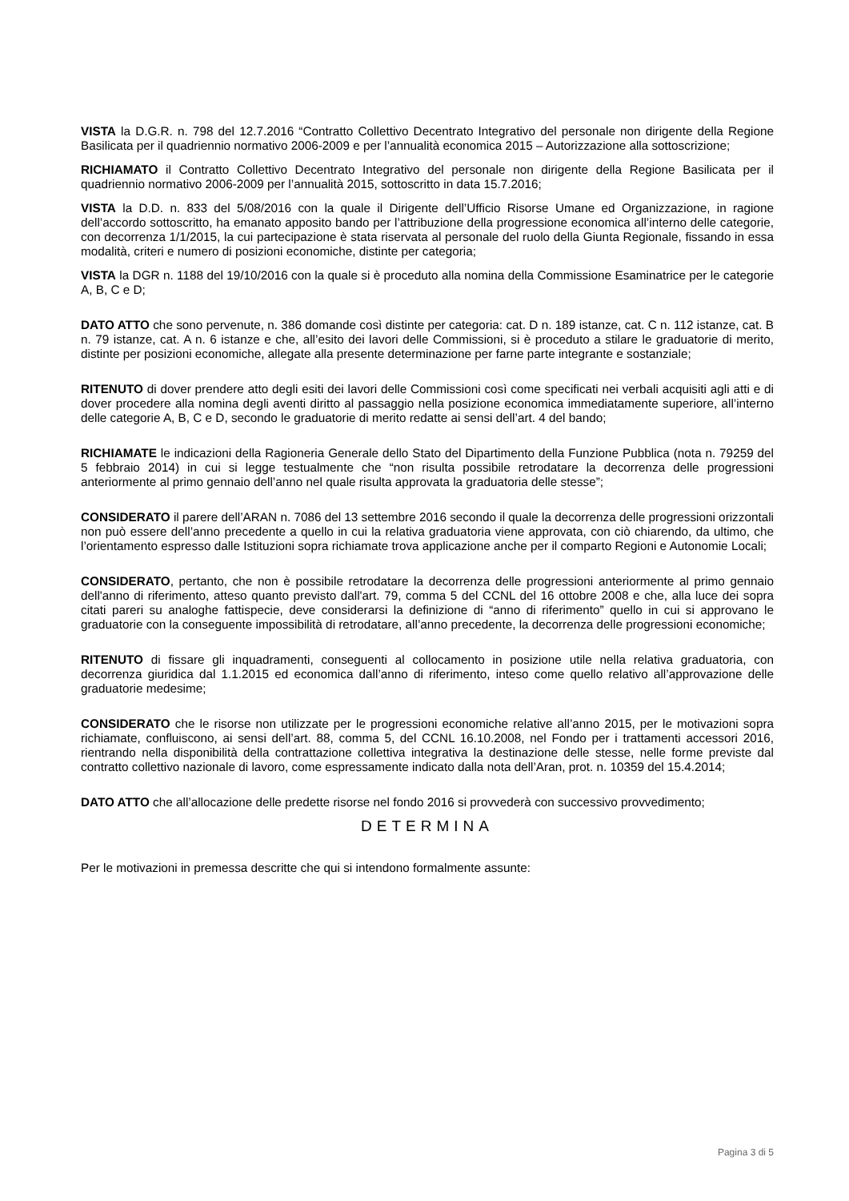VISTA la D.G.R. n. 798 del 12.7.2016 “Contratto Collettivo Decentrato Integrativo del personale non dirigente della Regione Basilicata per il quadriennio normativo 2006-2009 e per l’annualità economica 2015 – Autorizzazione alla sottoscrizione;
RICHIAMATO il Contratto Collettivo Decentrato Integrativo del personale non dirigente della Regione Basilicata per il quadriennio normativo 2006-2009 per l’annualità 2015, sottoscritto in data 15.7.2016;
VISTA la D.D. n. 833 del 5/08/2016 con la quale il Dirigente dell’Ufficio Risorse Umane ed Organizzazione, in ragione dell’accordo sottoscritto, ha emanato apposito bando per l’attribuzione della progressione economica all’interno delle categorie, con decorrenza 1/1/2015, la cui partecipazione è stata riservata al personale del ruolo della Giunta Regionale, fissando in essa modalità, criteri e numero di posizioni economiche, distinte per categoria;
VISTA la DGR n. 1188 del 19/10/2016 con la quale si è proceduto alla nomina della Commissione Esaminatrice per le categorie A, B, C e D;
DATO ATTO che sono pervenute, n. 386 domande così distinte per categoria: cat. D n. 189 istanze, cat. C n. 112 istanze, cat. B n. 79 istanze, cat. A n. 6 istanze e che, all’esito dei lavori delle Commissioni, si è proceduto a stilare le graduatorie di merito, distinte per posizioni economiche, allegate alla presente determinazione per farne parte integrante e sostanziale;
RITENUTO di dover prendere atto degli esiti dei lavori delle Commissioni così come specificati nei verbali acquisiti agli atti e di dover procedere alla nomina degli aventi diritto al passaggio nella posizione economica immediatamente superiore, all’interno delle categorie A, B, C e D, secondo le graduatorie di merito redatte ai sensi dell’art. 4 del bando;
RICHIAMATE le indicazioni della Ragioneria Generale dello Stato del Dipartimento della Funzione Pubblica (nota n. 79259 del 5 febbraio 2014) in cui si legge testualmente che “non risulta possibile retrodatare la decorrenza delle progressioni anteriormente al primo gennaio dell’anno nel quale risulta approvata la graduatoria delle stesse”;
CONSIDERATO il parere dell’ARAN n. 7086 del 13 settembre 2016 secondo il quale la decorrenza delle progressioni orizzontali non può essere dell’anno precedente a quello in cui la relativa graduatoria viene approvata, con ciò chiarendo, da ultimo, che l’orientamento espresso dalle Istituzioni sopra richiamate trova applicazione anche per il comparto Regioni e Autonomie Locali;
CONSIDERATO, pertanto, che non è possibile retrodatare la decorrenza delle progressioni anteriormente al primo gennaio dell'anno di riferimento, atteso quanto previsto dall'art. 79, comma 5 del CCNL del 16 ottobre 2008 e che, alla luce dei sopra citati pareri su analoghe fattispecie, deve considerarsi la definizione di “anno di riferimento” quello in cui si approvano le graduatorie con la conseguente impossibilità di retrodatare, all’anno precedente, la decorrenza delle progressioni economiche;
RITENUTO di fissare gli inquadramenti, conseguenti al collocamento in posizione utile nella relativa graduatoria, con decorrenza giuridica dal 1.1.2015 ed economica dall’anno di riferimento, inteso come quello relativo all’approvazione delle graduatorie medesime;
CONSIDERATO che le risorse non utilizzate per le progressioni economiche relative all’anno 2015, per le motivazioni sopra richiamate, confluiscono, ai sensi dell’art. 88, comma 5, del CCNL 16.10.2008, nel Fondo per i trattamenti accessori 2016, rientrando nella disponibilità della contrattazione collettiva integrativa la destinazione delle stesse, nelle forme previste dal contratto collettivo nazionale di lavoro, come espressamente indicato dalla nota dell’Aran, prot. n. 10359 del 15.4.2014;
DATO ATTO che all’allocazione delle predette risorse nel fondo 2016 si provvederà con successivo provvedimento;
DETERMINA
Per le motivazioni in premessa descritte che qui si intendono formalmente assunte:
Pagina 3 di 5